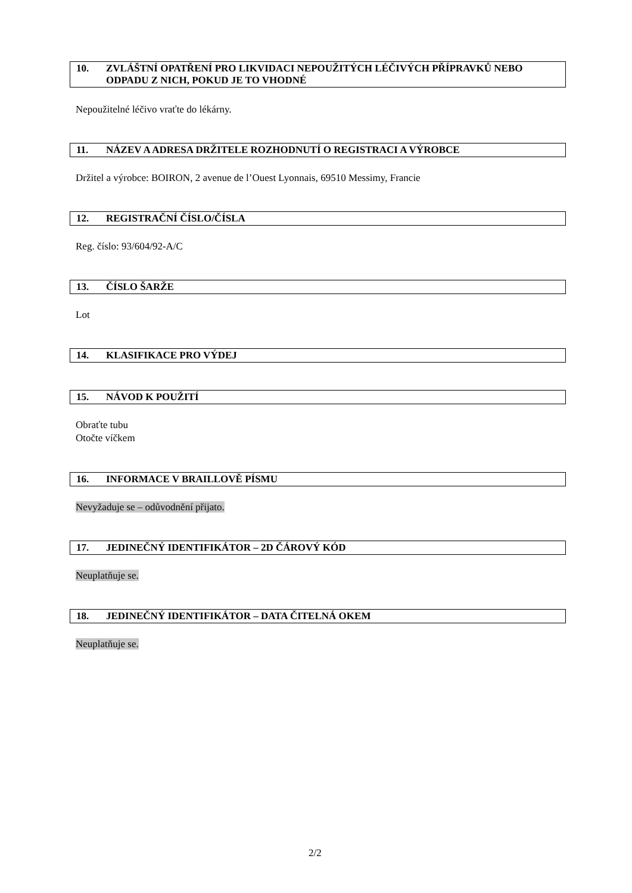10. ZVLÁŠTNÍ OPATŘENÍ PRO LIKVIDACI NEPOUŽITÝCH LÉČIVÝCH PŘÍPRAVKŮ NEBO ODPADU Z NICH, POKUD JE TO VHODNÉ
Nepoužitelné léčivo vraťte do lékárny.
11. NÁZEV A ADRESA DRŽITELE ROZHODNUTÍ O REGISTRACI A VÝROBCE
Držitel a výrobce: BOIRON, 2 avenue de l’Ouest Lyonnais, 69510 Messimy, Francie
12. REGISTRAČNÍ ČÍSLO/ČÍSLA
Reg. číslo: 93/604/92-A/C
13. ČÍSLO ŠARŽE
Lot
14. KLASIFIKACE PRO VÝDEJ
15. NÁVOD K POUŽITÍ
Obraťte tubu
Otočte víčkem
16. INFORMACE V BRAILLOVĚ PÍSMU
Nevyžaduje se – odůvodnění přijato.
17. JEDINEČNÝ IDENTIFIKÁTOR – 2D ČÁROVÝ KÓD
Neuplatňuje se.
18. JEDINEČNÝ IDENTIFIKÁTOR – DATA ČITELNÁ OKEM
Neuplatňuje se.
2/2